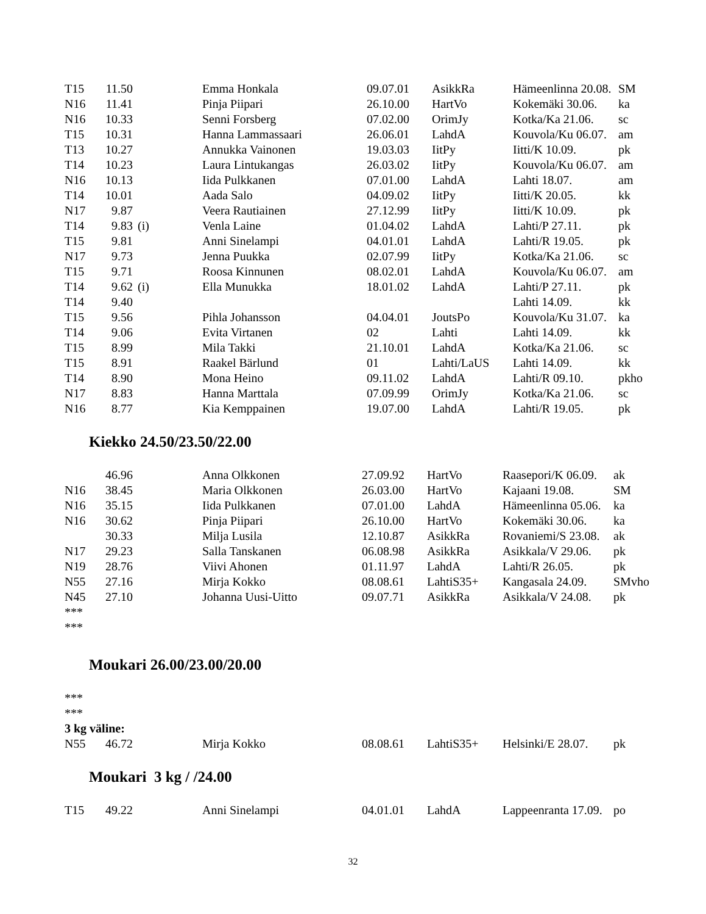| T15 | 11.50 | | Emma Honkala | 09.07.01 | AsikkRa | Hämeenlinna 20.08. | SM |
| N16 | 11.41 | | Pinja Piipari | 26.10.00 | HartVo | Kokemäki 30.06. | ka |
| N16 | 10.33 | | Senni Forsberg | 07.02.00 | OrimJy | Kotka/Ka 21.06. | sc |
| T15 | 10.31 | | Hanna Lammassaari | 26.06.01 | LahdA | Kouvola/Ku 06.07. | am |
| T13 | 10.27 | | Annukka Vainonen | 19.03.03 | IitPy | Iitti/K 10.09. | pk |
| T14 | 10.23 | | Laura Lintukangas | 26.03.02 | IitPy | Kouvola/Ku 06.07. | am |
| N16 | 10.13 | | Iida Pulkkanen | 07.01.00 | LahdA | Lahti 18.07. | am |
| T14 | 10.01 | | Aada Salo | 04.09.02 | IitPy | Iitti/K 20.05. | kk |
| N17 | 9.87 | | Veera Rautiainen | 27.12.99 | IitPy | Iitti/K 10.09. | pk |
| T14 | 9.83 | (i) | Venla Laine | 01.04.02 | LahdA | Lahti/P 27.11. | pk |
| T15 | 9.81 | | Anni Sinelampi | 04.01.01 | LahdA | Lahti/R 19.05. | pk |
| N17 | 9.73 | | Jenna Puukka | 02.07.99 | IitPy | Kotka/Ka 21.06. | sc |
| T15 | 9.71 | | Roosa Kinnunen | 08.02.01 | LahdA | Kouvola/Ku 06.07. | am |
| T14 | 9.62 | (i) | Ella Munukka | 18.01.02 | LahdA | Lahti/P 27.11. | pk |
| T14 | 9.40 | | | | | Lahti 14.09. | kk |
| T15 | 9.56 | | Pihla Johansson | 04.04.01 | JoutsPo | Kouvola/Ku 31.07. | ka |
| T14 | 9.06 | | Evita Virtanen | 02 | Lahti | Lahti 14.09. | kk |
| T15 | 8.99 | | Mila Takki | 21.10.01 | LahdA | Kotka/Ka 21.06. | sc |
| T15 | 8.91 | | Raakel Bärlund | 01 | Lahti/LaUS | Lahti 14.09. | kk |
| T14 | 8.90 | | Mona Heino | 09.11.02 | LahdA | Lahti/R 09.10. | pkho |
| N17 | 8.83 | | Hanna Marttala | 07.09.99 | OrimJy | Kotka/Ka 21.06. | sc |
| N16 | 8.77 | | Kia Kemppainen | 19.07.00 | LahdA | Lahti/R 19.05. | pk |
Kiekko 24.50/23.50/22.00
| | 46.96 | | Anna Olkkonen | 27.09.92 | HartVo | Raasepori/K 06.09. | ak |
| N16 | 38.45 | | Maria Olkkonen | 26.03.00 | HartVo | Kajaani 19.08. | SM |
| N16 | 35.15 | | Iida Pulkkanen | 07.01.00 | LahdA | Hämeenlinna 05.06. | ka |
| N16 | 30.62 | | Pinja Piipari | 26.10.00 | HartVo | Kokemäki 30.06. | ka |
| | 30.33 | | Milja Lusila | 12.10.87 | AsikkRa | Rovaniemi/S 23.08. | ak |
| N17 | 29.23 | | Salla Tanskanen | 06.08.98 | AsikkRa | Asikkala/V 29.06. | pk |
| N19 | 28.76 | | Viivi Ahonen | 01.11.97 | LahdA | Lahti/R 26.05. | pk |
| N55 | 27.16 | | Mirja Kokko | 08.08.61 | LahtiS35+ | Kangasala 24.09. | SMvho |
| N45 | 27.10 | | Johanna Uusi-Uitto | 09.07.71 | AsikkRa | Asikkala/V 24.08. | pk |
***
***
Moukari 26.00/23.00/20.00
***
***
3 kg väline:
| N55 | 46.72 | | Mirja Kokko | 08.08.61 | LahtiS35+ | Helsinki/E 28.07. | pk |
Moukari 3 kg / /24.00
| T15 | 49.22 | | Anni Sinelampi | 04.01.01 | LahdA | Lappeenranta 17.09. | po |
32